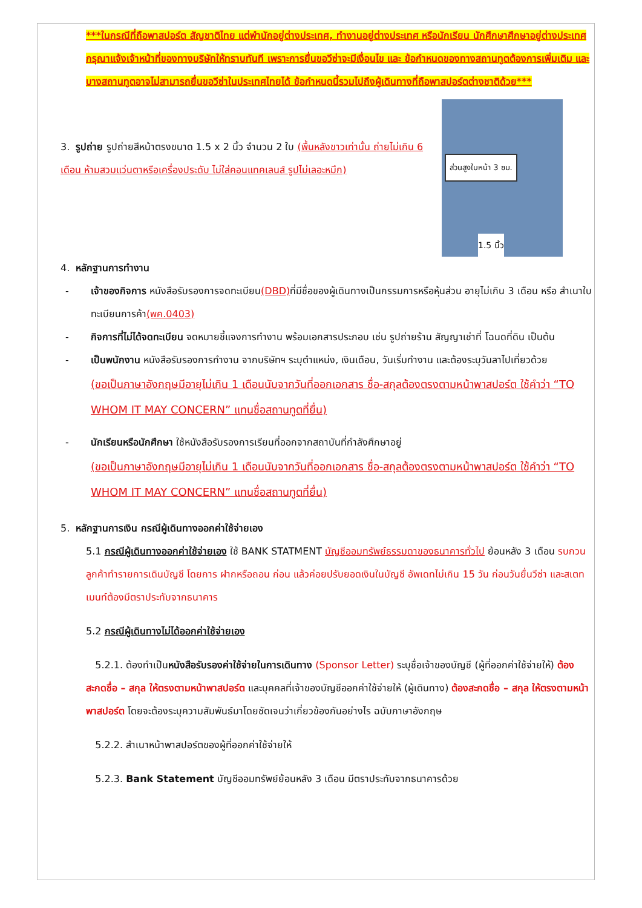***ในกรณีที่ถือพาสปอร์ต สัญชาติไทย แต่พำนักอยู่ต่างประเทศ, ทำงานอยู่ต่างประเทศ หรือนักเรียน นักศึกษาศึกษาอยู่ต่างประเทศ กรุณาแจ้งเจ้าหน้าที่ของทางบริษัทให้ทราบทันที เพราะการยื่นขอวีซ่าจะมีเงื่อนไข และ ข้อกำหนดของทางสถานทูตต้องการเพิ่มเติม และ บางสถานทูตอาจไม่สามารถยื่นขอวีซ่าในประเทศไทยได้ ข้อกำหนดนี้รวมไปถึงผู้เดินทางที่ถือพาสปอร์ตต่างชาติด้วย***
ส่วนสูงใบหน้า 3 ซม.
1.5 นิ้ว
3. รูปถ่าย รูปถ่ายสีหน้าตรงขนาด 1.5 x 2 นิ้ว จำนวน 2 ใบ (พื้นหลังขาวเท่านั้น ถ่ายไม่เกิน 6 เดือน ห้ามสวมแว่นตาหรือเครื่องประดับ ไม่ใส่คอนแทคเลนส์ รูปไม่เลอะหมึก)
4. หลักฐานการทำงาน
- เจ้าของกิจการ หนังสือรับรองการจดทะเบียน(DBD) ที่มีชื่อของผู้เดินทางเป็นกรรมการหรือหุ้นส่วน อายุไม่เกิน 3 เดือน หรือ สำเนาใบทะเบียนการค้า(พค.0403)
- กิจการที่ไม่ได้จดทะเบียน จดหมายชี้แจงการทำงาน พร้อมเอกสารประกอบ เช่น รูปถ่ายร้าน สัญญาเช่าที่ โฉนดที่ดิน เป็นต้น
- เป็นพนักงาน หนังสือรับรองการทำงาน จากบริษัทฯ ระบุตำแหน่ง, เงินเดือน, วันเริ่มทำงาน และต้องระบุวันลาไปเที่ยวด้วย
(ขอเป็นภาษาอังกฤษมีอายุไม่เกิน 1 เดือนนับจากวันที่ออกเอกสาร ชื่อ-สกุลต้องตรงตามหน้าพาสปอร์ต ใช้คำว่า “TO WHOM IT MAY CONCERN” แทนชื่อสถานทูตที่ยื่น)
- นักเรียนหรือนักศึกษา ใช้หนังสือรับรองการเรียนที่ออกจากสถาบันที่กำลังศึกษาอยู่
(ขอเป็นภาษาอังกฤษมีอายุไม่เกิน 1 เดือนนับจากวันที่ออกเอกสาร ชื่อ-สกุลต้องตรงตามหน้าพาสปอร์ต ใช้คำว่า “TO WHOM IT MAY CONCERN” แทนชื่อสถานทูตที่ยื่น)
5. หลักฐานการเงิน กรณีผู้เดินทางออกค่าใช้จ่ายเอง
5.1 กรณีผู้เดินทางออกค่าใช้จ่ายเอง ใช้ BANK STATMENT บัญชีออมทรัพย์ธรรมดาของธนาคารทั่วไป ย้อนหลัง 3 เดือน รบกวนลูกค้าทำรายการเดินบัญชี โดยการ ฝากหรือถอน ก่อน แล้วค่อยปรับยอดเงินในบัญชี อัพเดทไม่เกิน 15 วัน ก่อนวันยื่นวีซ่า และสเตทเมนท์ต้องมีตราประทับจากธนาคาร
5.2 กรณีผู้เดินทางไม่ได้ออกค่าใช้จ่ายเอง
5.2.1. ต้องทำเป็นหนังสือรับรองค่าใช้จ่ายในการเดินทาง (Sponsor Letter) ระบุชื่อเจ้าของบัญชี (ผู้ที่ออกค่าใช้จ่ายให้) ต้องสะกดชื่อ – สกุล ให้ตรงตามหน้าพาสปอร์ต และบุคคลที่เจ้าของบัญชีออกค่าใช้จ่ายให้ (ผู้เดินทาง) ต้องสะกดชื่อ – สกุล ให้ตรงตามหน้าพาสปอร์ต โดยจะต้องระบุความสัมพันธ์มาโดยชัดเจนว่าเกี่ยวข้องกันอย่างไร ฉบับภาษาอังกฤษ
5.2.2. สำเนาหน้าพาสปอร์ตของผู้ที่ออกค่าใช้จ่ายให้
5.2.3. Bank Statement บัญชีออมทรัพย์ย้อนหลัง 3 เดือน มีตราประทับจากธนาคารด้วย